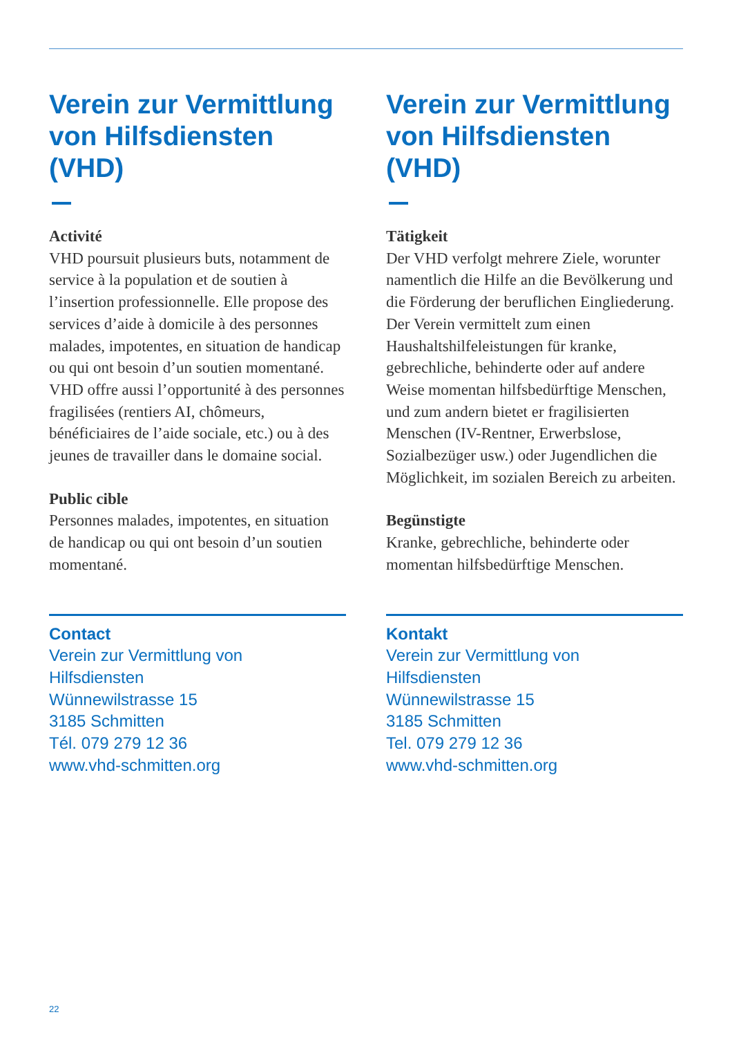Verein zur Vermittlung von Hilfsdiensten (VHD)
Activité
VHD poursuit plusieurs buts, notam­ment de service à la population et de soutien à l’insertion professionnelle. Elle propose des services d’aide à domicile à des personnes malades, impotentes, en situation de handicap ou qui ont besoin d’un soutien momentané. VHD offre aussi l’opportunité à des personnes fragilisées (rentiers AI, chômeurs, bénéficiaires de l’aide sociale, etc.) ou à des jeunes de travailler dans le domaine social.
Public cible
Personnes malades, impotentes, en situa­tion de handicap ou qui ont besoin d’un soutien momentané.
Contact
Verein zur Vermittlung von
Hilfsdiensten
Wünnewilstrasse 15
3185 Schmitten
Tél. 079 279 12 36
www.vhd-schmitten.org
Verein zur Vermittlung von Hilfsdiensten (VHD)
Tätigkeit
Der VHD verfolgt mehrere Ziele, worunter namentlich die Hilfe an die Bevölkerung und die Förderung der beruflichen Eingliederung.
Der Verein vermittelt zum einen Haushaltshilfeleistungen für kranke, gebrechliche, behinderte oder auf andere Weise momentan hilfsbedürftige Menschen, und zum andern bietet er fragilisierten Menschen (IV-Rentner, Erwerbslose, Sozialbezüger usw.) oder Jugendlichen die Möglichkeit, im sozialen Bereich zu arbeiten.
Begünstigte
Kranke, gebrechliche, behinderte oder momentan hilfsbedürftige Menschen.
Kontakt
Verein zur Vermittlung von
Hilfsdiensten
Wünnewilstrasse 15
3185 Schmitten
Tel. 079 279 12 36
www.vhd-schmitten.org
22